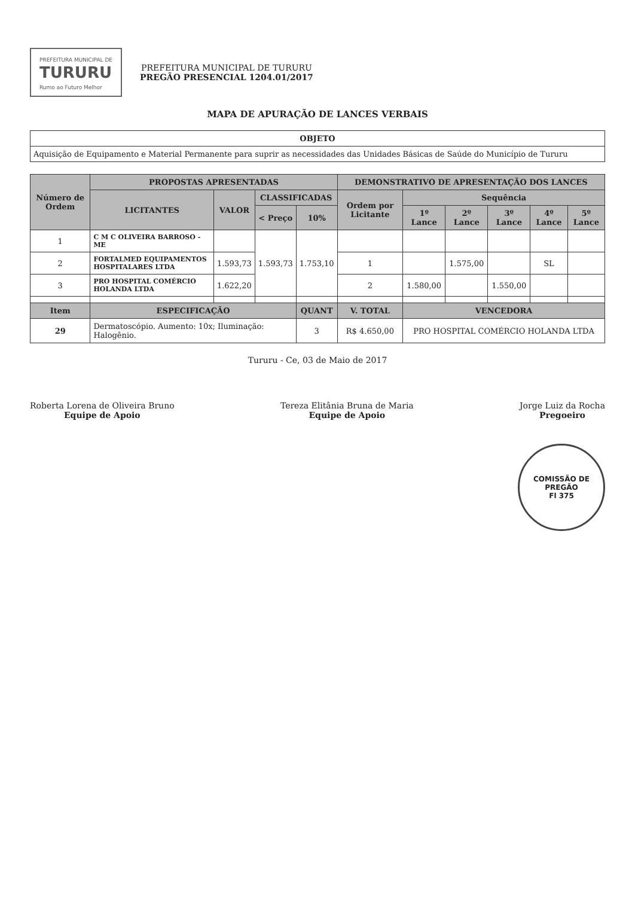PREFEITURA MUNICIPAL DE
TURURU
Rumo ao Futuro Melhor
PREFEITURA MUNICIPAL DE TURURU
PREGÃO PRESENCIAL 1204.01/2017
MAPA DE APURAÇÃO DE LANCES VERBAIS
| OBJETO |
| --- |
| Aquisição de Equipamento e Material Permanente para suprir as necessidades das Unidades Básicas de Saúde do Município de Tururu |
| Número de Ordem | PROPOSTAS APRESENTADAS | | | | DEMONSTRATIVO DE APRESENTAÇÃO DOS LANCES | | | | | |
| --- | --- | --- | --- | --- | --- | --- | --- | --- | --- | --- |
| | LICITANTES | VALOR | CLASSIFICADAS | | Ordem por Licitante | Sequência | | | | |
| | | | < Preço | 10% | | 1º Lance | 2º Lance | 3º Lance | 4º Lance | 5º Lance |
| 1 | C M C OLIVEIRA BARROSO - ME | | 1.593,73 | 1.753,10 | | | | | | |
| 2 | FORTALMED EQUIPAMENTOS HOSPITALARES LTDA | 1.593,73 | | | 1 | | 1.575,00 | | SL | |
| 3 | PRO HOSPITAL COMÉRCIO HOLANDA LTDA | 1.622,20 | | | 2 | 1.580,00 | | 1.550,00 | | |
| Item | ESPECIFICAÇÃO | | | QUANT | V. TOTAL | VENCEDORA | | | | |
| 29 | Dermatoscópio. Aumento: 10x; Iluminação: Halogênio. | | | 3 | R$ 4.650,00 | PRO HOSPITAL COMÉRCIO HOLANDA LTDA | | | | |
Tururu - Ce, 03 de Maio de 2017
Roberta Lorena de Oliveira Bruno
Equipe de Apoio
Tereza Elitânia Bruna de Maria
Equipe de Apoio
Jorge Luiz da Rocha
Pregoeiro
COMISSÃO DE PREGÃO
Fl 375